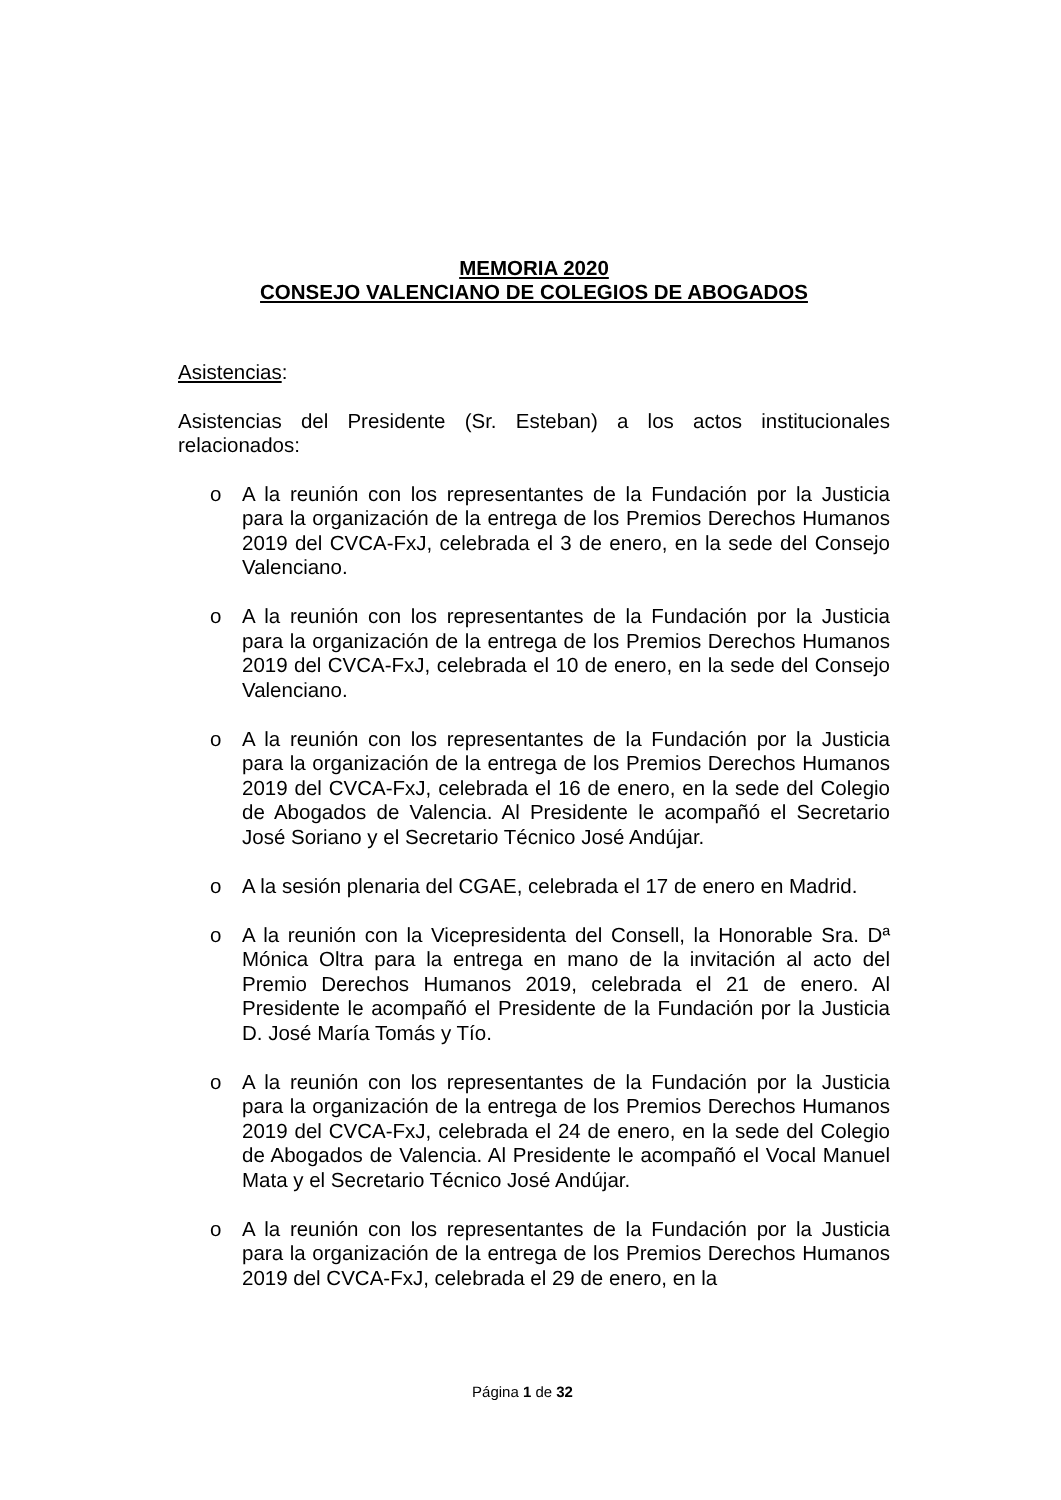MEMORIA 2020
CONSEJO VALENCIANO DE COLEGIOS DE ABOGADOS
Asistencias:
Asistencias del Presidente (Sr. Esteban) a los actos institucionales relacionados:
o A la reunión con los representantes de la Fundación por la Justicia para la organización de la entrega de los Premios Derechos Humanos 2019 del CVCA-FxJ, celebrada el 3 de enero, en la sede del Consejo Valenciano.
o A la reunión con los representantes de la Fundación por la Justicia para la organización de la entrega de los Premios Derechos Humanos 2019 del CVCA-FxJ, celebrada el 10 de enero, en la sede del Consejo Valenciano.
o A la reunión con los representantes de la Fundación por la Justicia para la organización de la entrega de los Premios Derechos Humanos 2019 del CVCA-FxJ, celebrada el 16 de enero, en la sede del Colegio de Abogados de Valencia. Al Presidente le acompañó el Secretario José Soriano y el Secretario Técnico José Andújar.
o A la sesión plenaria del CGAE, celebrada el 17 de enero en Madrid.
o A la reunión con la Vicepresidenta del Consell, la Honorable Sra. Dª Mónica Oltra para la entrega en mano de la invitación al acto del Premio Derechos Humanos 2019, celebrada el 21 de enero. Al Presidente le acompañó el Presidente de la Fundación por la Justicia D. José María Tomás y Tío.
o A la reunión con los representantes de la Fundación por la Justicia para la organización de la entrega de los Premios Derechos Humanos 2019 del CVCA-FxJ, celebrada el 24 de enero, en la sede del Colegio de Abogados de Valencia. Al Presidente le acompañó el Vocal Manuel Mata y el Secretario Técnico José Andújar.
o A la reunión con los representantes de la Fundación por la Justicia para la organización de la entrega de los Premios Derechos Humanos 2019 del CVCA-FxJ, celebrada el 29 de enero, en la
Página 1 de 32